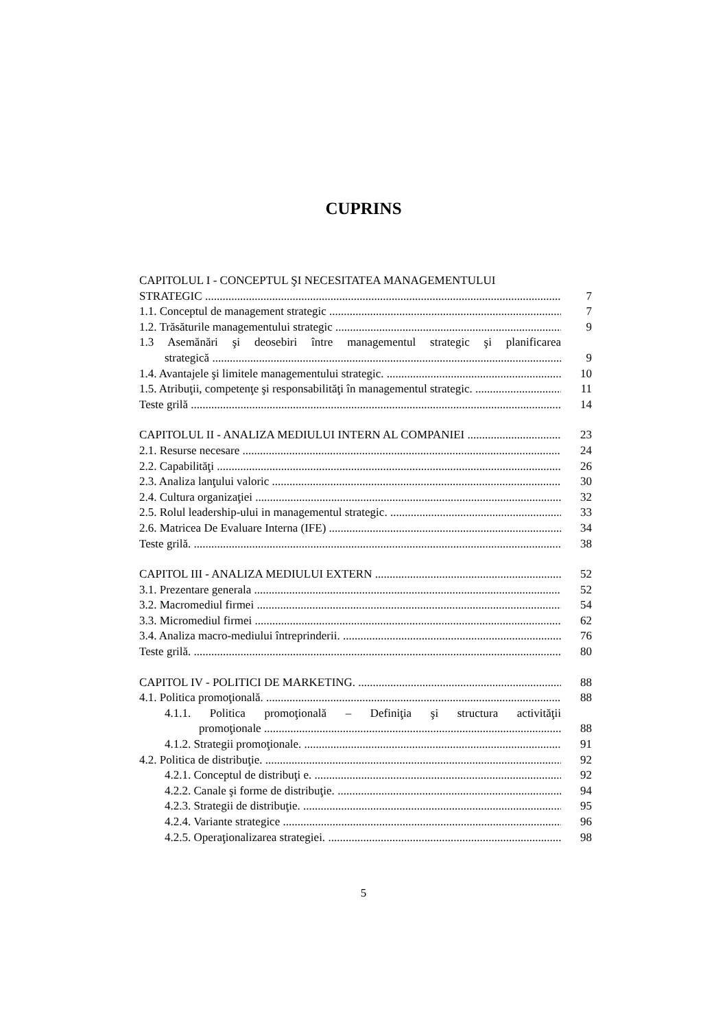CUPRINS
CAPITOLUL I - CONCEPTUL ŞI NECESITATEA MANAGEMENTULUI
STRATEGIC 7
1.1. Conceptul de management strategic 7
1.2. Trăsăturile managementului strategic 9
1.3 Asemănări şi deosebiri între managementul strategic şi planificarea
strategică 9
1.4. Avantajele şi limitele managementului strategic. 10
1.5. Atribuţii, competenţe şi responsabilităţi în managementul strategic. 11
Teste grilă 14
CAPITOLUL II - ANALIZA MEDIULUI INTERN AL COMPANIEI 23
2.1. Resurse necesare 24
2.2. Capabilităţi 26
2.3. Analiza lanţului valoric 30
2.4. Cultura organizaţiei 32
2.5. Rolul leadership-ului in managementul strategic. 33
2.6. Matricea De Evaluare Interna (IFE) 34
Teste grilă. 38
CAPITOL III - ANALIZA MEDIULUI EXTERN 52
3.1. Prezentare generala 52
3.2. Macromediul firmei 54
3.3. Micromediul firmei 62
3.4. Analiza macro-mediului întreprinderii. 76
Teste grilă. 80
CAPITOL IV - POLITICI DE MARKETING. 88
4.1. Politica promoţională. 88
4.1.1. Politica promoţională – Definiţia şi structura activităţii
promoţionale 88
4.1.2. Strategii promoţionale. 91
4.2. Politica de distribuţie. 92
4.2.1. Conceptul de distribuţi e. 92
4.2.2. Canale şi forme de distribuţie. 94
4.2.3. Strategii de distribuţie. 95
4.2.4. Variante strategice 96
4.2.5. Operaţionalizarea strategiei. 98
5